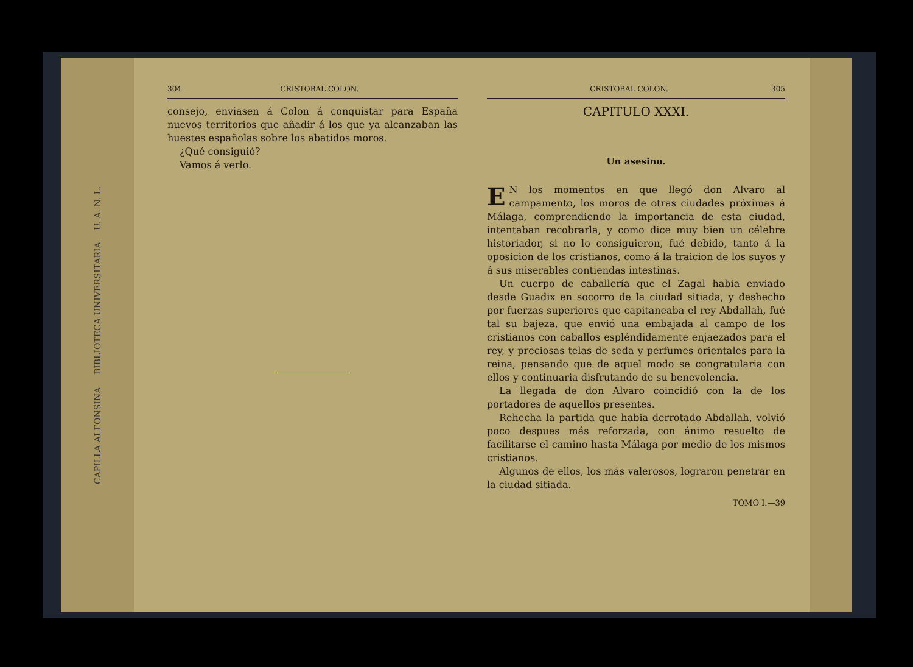CAPILLA ALFONSINA BIBLIOTECA UNIVERSITARIA U. A. N. L.
304 CRISTOBAL COLON.
consejo, enviasen á Colon á conquistar para España nuevos territorios que añadir á los que ya alcanzaban las huestes españolas sobre los abatidos moros.
¿Qué consiguió?
Vamos á verlo.
CRISTOBAL COLON. 305
CAPITULO XXXI.
Un asesino.
EN los momentos en que llegó don Alvaro al campamento, los moros de otras ciudades próximas á Málaga, comprendiendo la importancia de esta ciudad, intentaban recobrarla, y como dice muy bien un célebre historiador, si no lo consiguieron, fué debido, tanto á la oposicion de los cristianos, como á la traicion de los suyos y á sus miserables contiendas intestinas.
Un cuerpo de caballería que el Zagal habia enviado desde Guadix en socorro de la ciudad sitiada, y deshecho por fuerzas superiores que capitaneaba el rey Abdallah, fué tal su bajeza, que envió una embajada al campo de los cristianos con caballos espléndidamente enjaezados para el rey, y preciosas telas de seda y perfumes orientales para la reina, pensando que de aquel modo se congratularia con ellos y continuaria disfrutando de su benevolencia.
La llegada de don Alvaro coincidió con la de los portadores de aquellos presentes.
Rehecha la partida que habia derrotado Abdallah, volvió poco despues más reforzada, con ánimo resuelto de facilitarse el camino hasta Málaga por medio de los mismos cristianos.
Algunos de ellos, los más valerosos, lograron penetrar en la ciudad sitiada.
TOMO I.—39